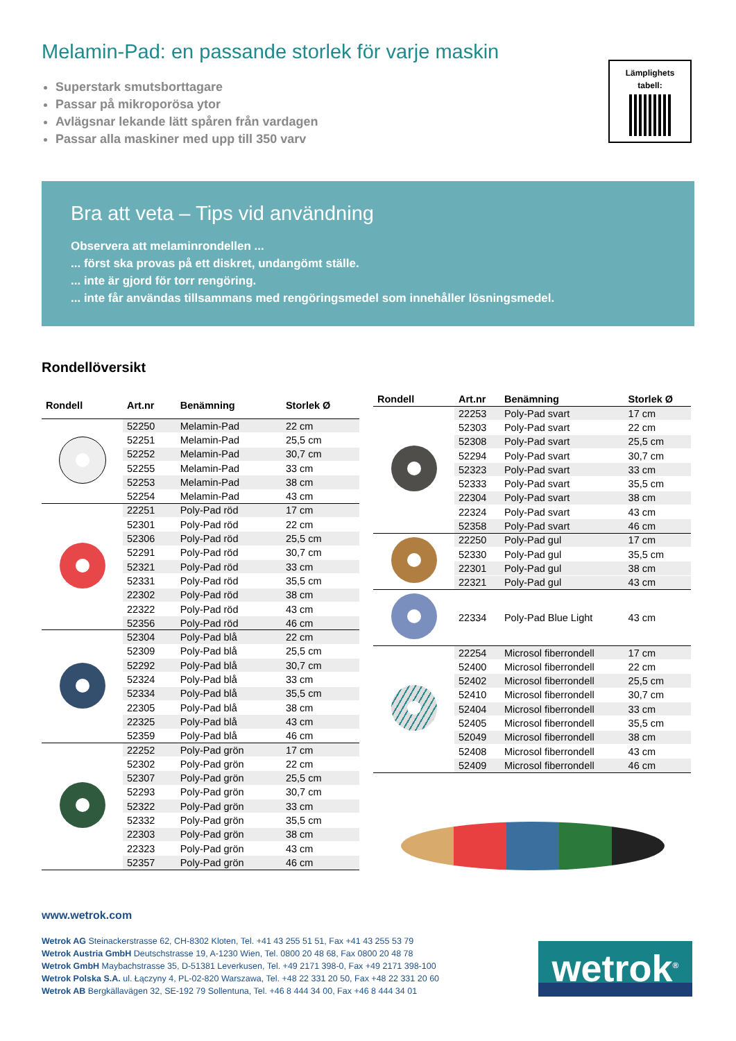Melamin-Pad: en passande storlek för varje maskin
Superstark smutsborttagare
Passar på mikroporösa ytor
Avlägsnar lekande lätt spåren från vardagen
Passar alla maskiner med upp till 350 varv
Lämplighets
tabell:
Bra att veta – Tips vid användning
Observera att melaminrondellen ...
... först ska provas på ett diskret, undangömt ställe.
... inte är gjord för torr rengöring.
... inte får användas tillsammans med rengöringsmedel som innehåller lösningsmedel.
Rondellöversikt
| Rondell | Art.nr | Benämning | Storlek Ø |
| --- | --- | --- | --- |
| | 52250 | Melamin-Pad | 22 cm |
| | 52251 | Melamin-Pad | 25,5 cm |
| | 52252 | Melamin-Pad | 30,7 cm |
| | 52255 | Melamin-Pad | 33 cm |
| | 52253 | Melamin-Pad | 38 cm |
| | 52254 | Melamin-Pad | 43 cm |
| | 22251 | Poly-Pad röd | 17 cm |
| | 52301 | Poly-Pad röd | 22 cm |
| | 52306 | Poly-Pad röd | 25,5 cm |
| | 52291 | Poly-Pad röd | 30,7 cm |
| | 52321 | Poly-Pad röd | 33 cm |
| | 52331 | Poly-Pad röd | 35,5 cm |
| | 22302 | Poly-Pad röd | 38 cm |
| | 22322 | Poly-Pad röd | 43 cm |
| | 52356 | Poly-Pad röd | 46 cm |
| | 52304 | Poly-Pad blå | 22 cm |
| | 52309 | Poly-Pad blå | 25,5 cm |
| | 52292 | Poly-Pad blå | 30,7 cm |
| | 52324 | Poly-Pad blå | 33 cm |
| | 52334 | Poly-Pad blå | 35,5 cm |
| | 22305 | Poly-Pad blå | 38 cm |
| | 22325 | Poly-Pad blå | 43 cm |
| | 52359 | Poly-Pad blå | 46 cm |
| | 22252 | Poly-Pad grön | 17 cm |
| | 52302 | Poly-Pad grön | 22 cm |
| | 52307 | Poly-Pad grön | 25,5 cm |
| | 52293 | Poly-Pad grön | 30,7 cm |
| | 52322 | Poly-Pad grön | 33 cm |
| | 52332 | Poly-Pad grön | 35,5 cm |
| | 22303 | Poly-Pad grön | 38 cm |
| | 22323 | Poly-Pad grön | 43 cm |
| | 52357 | Poly-Pad grön | 46 cm |
| Rondell | Art.nr | Benämning | Storlek Ø |
| --- | --- | --- | --- |
| | 22253 | Poly-Pad svart | 17 cm |
| | 52303 | Poly-Pad svart | 22 cm |
| | 52308 | Poly-Pad svart | 25,5 cm |
| | 52294 | Poly-Pad svart | 30,7 cm |
| | 52323 | Poly-Pad svart | 33 cm |
| | 52333 | Poly-Pad svart | 35,5 cm |
| | 22304 | Poly-Pad svart | 38 cm |
| | 22324 | Poly-Pad svart | 43 cm |
| | 52358 | Poly-Pad svart | 46 cm |
| | 22250 | Poly-Pad gul | 17 cm |
| | 52330 | Poly-Pad gul | 35,5 cm |
| | 22301 | Poly-Pad gul | 38 cm |
| | 22321 | Poly-Pad gul | 43 cm |
| | 22334 | Poly-Pad Blue Light | 43 cm |
| | 22254 | Microsol fiberrondell | 17 cm |
| | 52400 | Microsol fiberrondell | 22 cm |
| | 52402 | Microsol fiberrondell | 25,5 cm |
| | 52410 | Microsol fiberrondell | 30,7 cm |
| | 52404 | Microsol fiberrondell | 33 cm |
| | 52405 | Microsol fiberrondell | 35,5 cm |
| | 52049 | Microsol fiberrondell | 38 cm |
| | 52408 | Microsol fiberrondell | 43 cm |
| | 52409 | Microsol fiberrondell | 46 cm |
www.wetrok.com
Wetrok AG Steinackerstrasse 62, CH-8302 Kloten, Tel. +41 43 255 51 51, Fax +41 43 255 53 79
Wetrok Austria GmbH Deutschstrasse 19, A-1230 Wien, Tel. 0800 20 48 68, Fax 0800 20 48 78
Wetrok GmbH Maybachstrasse 35, D-51381 Leverkusen, Tel. +49 2171 398-0, Fax +49 2171 398-100
Wetrok Polska S.A. ul. Łączyny 4, PL-02-820 Warszawa, Tel. +48 22 331 20 50, Fax +48 22 331 20 60
Wetrok AB Bergkällavägen 32, SE-192 79 Sollentuna, Tel. +46 8 444 34 00, Fax +46 8 444 34 01
wetrok<sup>®</sup>